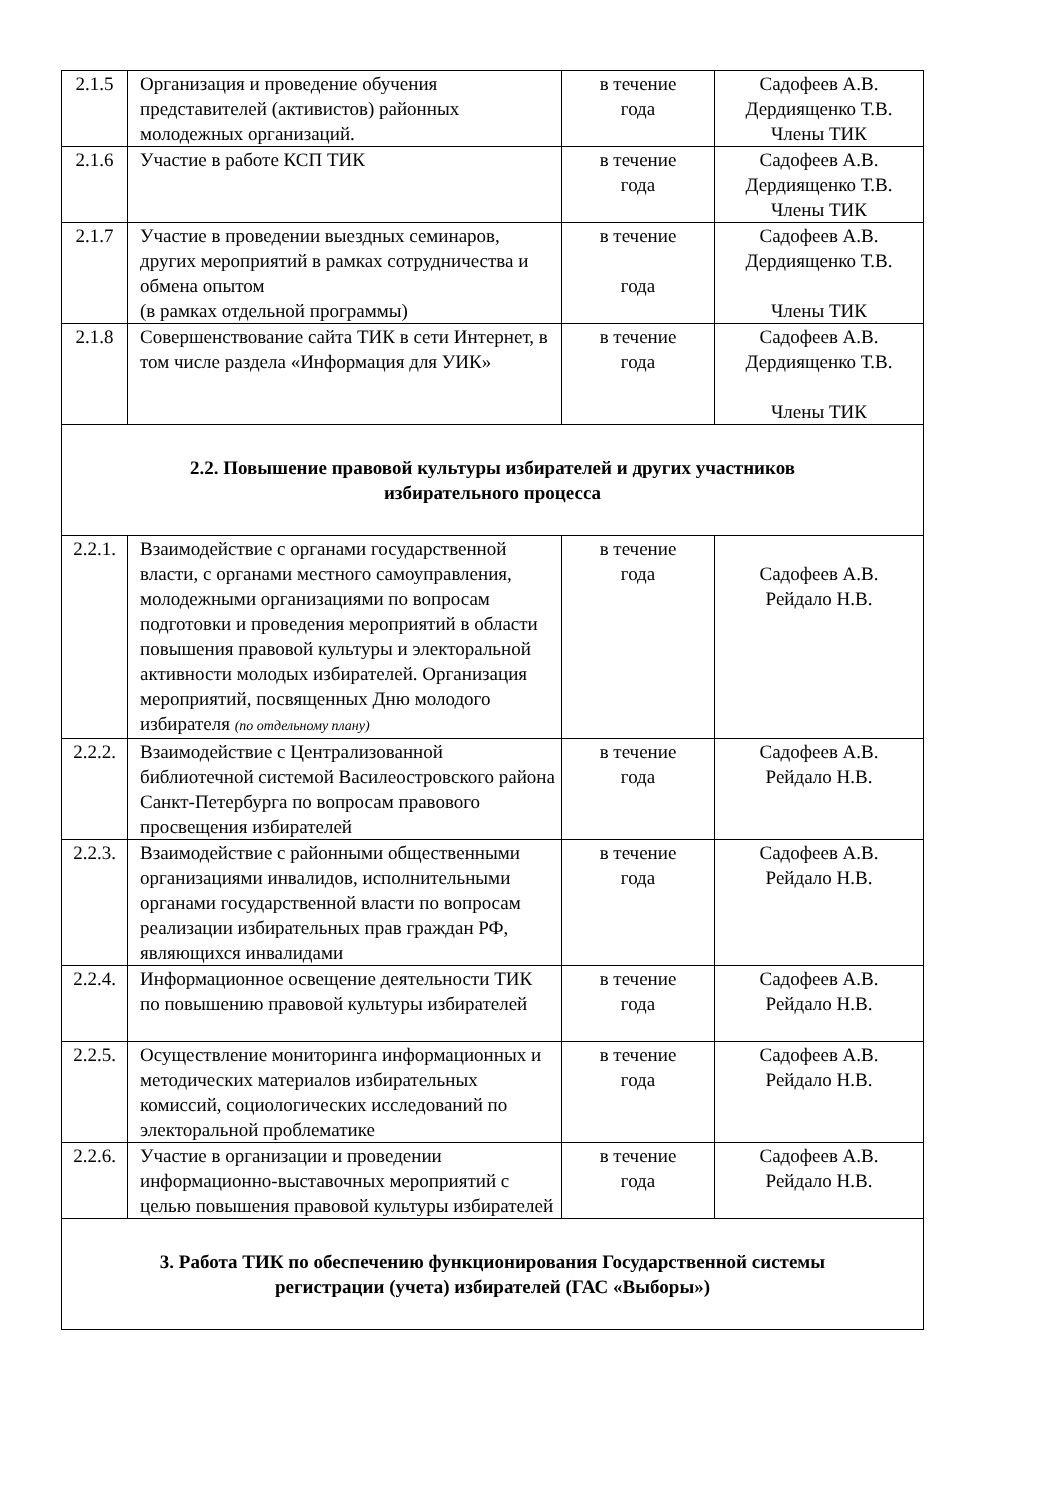| 2.1.5 | Организация и проведение обучения представителей (активистов) районных молодежных организаций. | в течение года | Садофеев А.В. Дердиященко Т.В. Члены ТИК |
| 2.1.6 | Участие в работе КСП ТИК | в течение года | Садофеев А.В. Дердиященко Т.В. Члены ТИК |
| 2.1.7 | Участие в проведении выездных семинаров, других мероприятий в рамках сотрудничества и обмена опытом (в рамках отдельной программы) | в течение года | Садофеев А.В. Дердиященко Т.В. Члены ТИК |
| 2.1.8 | Совершенствование сайта ТИК в сети Интернет, в том числе раздела «Информация для УИК» | в течение года | Садофеев А.В. Дердиященко Т.В. Члены ТИК |
| 2.2. Повышение правовой культуры избирателей и других участников избирательного процесса | | | |
| 2.2.1. | Взаимодействие с органами государственной власти, с органами местного самоуправления, молодежными организациями по вопросам подготовки и проведения мероприятий в области повышения правовой культуры и электоральной активности молодых избирателей. Организация мероприятий, посвященных Дню молодого избирателя (по отдельному плану) | в течение года | Садофеев А.В. Рейдало Н.В. |
| 2.2.2. | Взаимодействие с Централизованной библиотечной системой Василеостровского района Санкт-Петербурга по вопросам правового просвещения избирателей | в течение года | Садофеев А.В. Рейдало Н.В. |
| 2.2.3. | Взаимодействие с районными общественными организациями инвалидов, исполнительными органами государственной власти по вопросам реализации избирательных прав граждан РФ, являющихся инвалидами | в течение года | Садофеев А.В. Рейдало Н.В. |
| 2.2.4. | Информационное освещение деятельности ТИК по повышению правовой культуры избирателей | в течение года | Садофеев А.В. Рейдало Н.В. |
| 2.2.5. | Осуществление мониторинга информационных и методических материалов избирательных комиссий, социологических исследований по электоральной проблематике | в течение года | Садофеев А.В. Рейдало Н.В. |
| 2.2.6. | Участие в организации и проведении информационно-выставочных мероприятий с целью повышения правовой культуры избирателей | в течение года | Садофеев А.В. Рейдало Н.В. |
| 3. Работа ТИК по обеспечению функционирования Государственной системы регистрации (учета) избирателей (ГАС «Выборы») | | | |